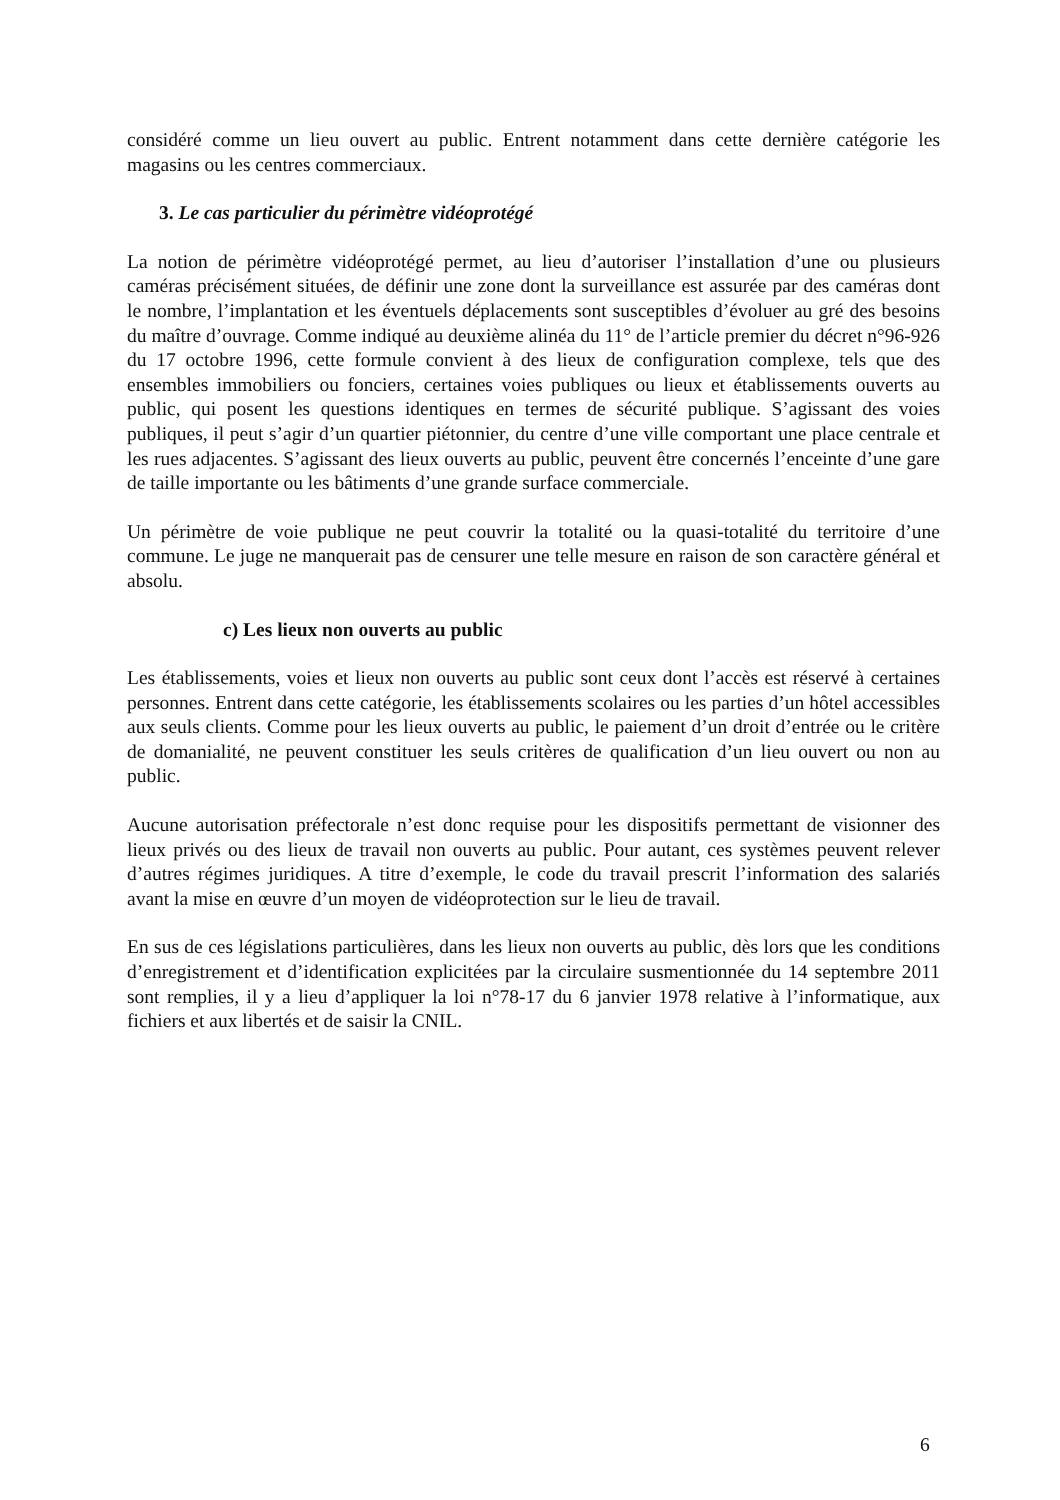considéré comme un lieu ouvert au public. Entrent notamment dans cette dernière catégorie les magasins ou les centres commerciaux.
3. Le cas particulier du périmètre vidéoprotégé
La notion de périmètre vidéoprotégé permet, au lieu d’autoriser l’installation d’une ou plusieurs caméras précisément situées, de définir une zone dont la surveillance est assurée par des caméras dont le nombre, l’implantation et les éventuels déplacements sont susceptibles d’évoluer au gré des besoins du maître d’ouvrage. Comme indiqué au deuxième alinéa du 11° de l’article premier du décret n°96-926 du 17 octobre 1996, cette formule convient à des lieux de configuration complexe, tels que des ensembles immobiliers ou fonciers, certaines voies publiques ou lieux et établissements ouverts au public, qui posent les questions identiques en termes de sécurité publique. S’agissant des voies publiques, il peut s’agir d’un quartier piétonnier, du centre d’une ville comportant une place centrale et les rues adjacentes. S’agissant des lieux ouverts au public, peuvent être concernés l’enceinte d’une gare de taille importante ou les bâtiments d’une grande surface commerciale.
Un périmètre de voie publique ne peut couvrir la totalité ou la quasi-totalité du territoire d’une commune. Le juge ne manquerait pas de censurer une telle mesure en raison de son caractère général et absolu.
c) Les lieux non ouverts au public
Les établissements, voies et lieux non ouverts au public sont ceux dont l’accès est réservé à certaines personnes. Entrent dans cette catégorie, les établissements scolaires ou les parties d’un hôtel accessibles aux seuls clients. Comme pour les lieux ouverts au public, le paiement d’un droit d’entrée ou le critère de domanialité, ne peuvent constituer les seuls critères de qualification d’un lieu ouvert ou non au public.
Aucune autorisation préfectorale n’est donc requise pour les dispositifs permettant de visionner des lieux privés ou des lieux de travail non ouverts au public. Pour autant, ces systèmes peuvent relever d’autres régimes juridiques. A titre d’exemple, le code du travail prescrit l’information des salariés avant la mise en œuvre d’un moyen de vidéoprotection sur le lieu de travail.
En sus de ces législations particulières, dans les lieux non ouverts au public, dès lors que les conditions d’enregistrement et d’identification explicitées par la circulaire susmentionnée du 14 septembre 2011 sont remplies, il y a lieu d’appliquer la loi n°78-17 du 6 janvier 1978 relative à l’informatique, aux fichiers et aux libertés et de saisir la CNIL.
6